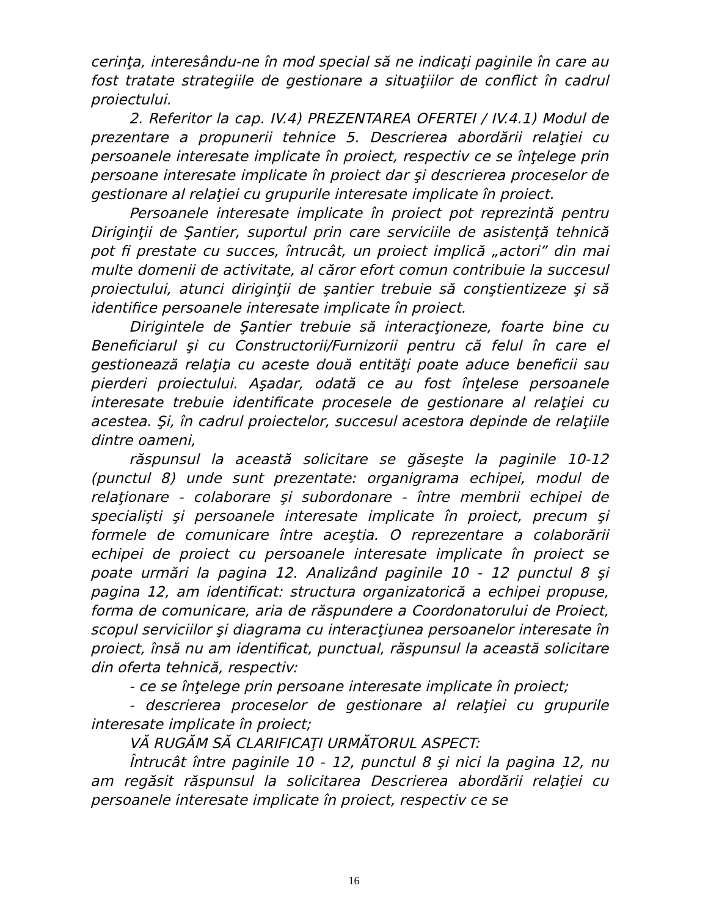cerinţa, interesându-ne în mod special să ne indicaţi paginile în care au fost tratate strategiile de gestionare a situaţiilor de conflict în cadrul proiectului.
2. Referitor la cap. IV.4) PREZENTAREA OFERTEI / IV.4.1) Modul de prezentare a propunerii tehnice 5. Descrierea abordării relaţiei cu persoanele interesate implicate în proiect, respectiv ce se înţelege prin persoane interesate implicate în proiect dar şi descrierea proceselor de gestionare al relaţiei cu grupurile interesate implicate în proiect.
Persoanele interesate implicate în proiect pot reprezintă pentru Diriginţii de Şantier, suportul prin care serviciile de asistenţă tehnică pot fi prestate cu succes, întrucât, un proiect implică „actori” din mai multe domenii de activitate, al căror efort comun contribuie la succesul proiectului, atunci diriginţii de şantier trebuie să conştientizeze şi să identifice persoanele interesate implicate în proiect.
Dirigintele de Şantier trebuie să interacţioneze, foarte bine cu Beneficiarul şi cu Constructorii/Furnizorii pentru că felul în care el gestionează relaţia cu aceste două entităţi poate aduce beneficii sau pierderi proiectului. Aşadar, odată ce au fost înţelese persoanele interesate trebuie identificate procesele de gestionare al relaţiei cu acestea. Şi, în cadrul proiectelor, succesul acestora depinde de relaţiile dintre oameni,
răspunsul la această solicitare se găseşte la paginile 10-12 (punctul 8) unde sunt prezentate: organigrama echipei, modul de relaţionare - colaborare şi subordonare - între membrii echipei de specialişti şi persoanele interesate implicate în proiect, precum şi formele de comunicare între aceştia. O reprezentare a colaborării echipei de proiect cu persoanele interesate implicate în proiect se poate urmări la pagina 12. Analizând paginile 10 - 12 punctul 8 şi pagina 12, am identificat: structura organizatorică a echipei propuse, forma de comunicare, aria de răspundere a Coordonatorului de Proiect, scopul serviciilor şi diagrama cu interacţiunea persoanelor interesate în proiect, însă nu am identificat, punctual, răspunsul la această solicitare din oferta tehnică, respectiv:
- ce se înţelege prin persoane interesate implicate în proiect;
- descrierea proceselor de gestionare al relaţiei cu grupurile interesate implicate în proiect;
VĂ RUGĂM SĂ CLARIFICAŢI URMĂTORUL ASPECT:
Întrucât între paginile 10 - 12, punctul 8 şi nici la pagina 12, nu am regăsit răspunsul la solicitarea Descrierea abordării relaţiei cu persoanele interesate implicate în proiect, respectiv ce se
16